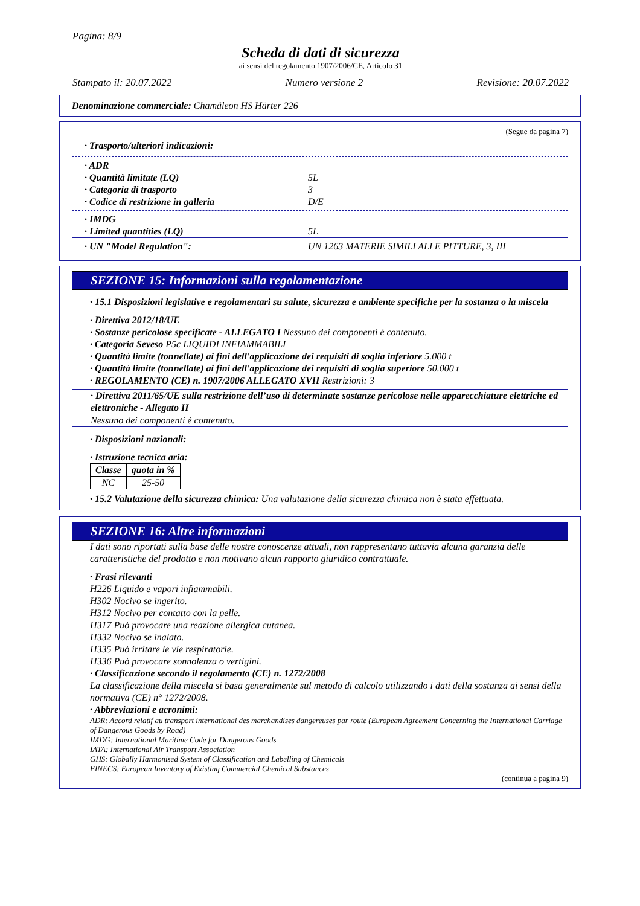Pagina: 8/9
Scheda di dati di sicurezza
ai sensi del regolamento 1907/2006/CE, Articolo 31
Stampato il: 20.07.2022 Numero versione 2 Revisione: 20.07.2022
Denominazione commerciale: Chamäleon HS Härter 226
(Segue da pagina 7)
· Trasporto/ulteriori indicazioni:
· ADR
· Quantità limitate (LQ) 5L
· Categoria di trasporto 3
· Codice di restrizione in galleria D/E
· IMDG
· Limited quantities (LQ) 5L
· UN "Model Regulation": UN 1263 MATERIE SIMILI ALLE PITTURE, 3, III
SEZIONE 15: Informazioni sulla regolamentazione
· 15.1 Disposizioni legislative e regolamentari su salute, sicurezza e ambiente specifiche per la sostanza o la miscela
· Direttiva 2012/18/UE
· Sostanze pericolose specificate - ALLEGATO I Nessuno dei componenti è contenuto.
· Categoria Seveso P5c LIQUIDI INFIAMMABILI
· Quantità limite (tonnellate) ai fini dell'applicazione dei requisiti di soglia inferiore 5.000 t
· Quantità limite (tonnellate) ai fini dell'applicazione dei requisiti di soglia superiore 50.000 t
· REGOLAMENTO (CE) n. 1907/2006 ALLEGATO XVII Restrizioni: 3
· Direttiva 2011/65/UE sulla restrizione dell’uso di determinate sostanze pericolose nelle apparecchiature elettriche ed elettroniche - Allegato II
Nessuno dei componenti è contenuto.
· Disposizioni nazionali:
· Istruzione tecnica aria:
| Classe | quota in % |
| --- | --- |
| NC | 25-50 |
· 15.2 Valutazione della sicurezza chimica: Una valutazione della sicurezza chimica non è stata effettuata.
SEZIONE 16: Altre informazioni
I dati sono riportati sulla base delle nostre conoscenze attuali, non rappresentano tuttavia alcuna garanzia delle caratteristiche del prodotto e non motivano alcun rapporto giuridico contrattuale.
· Frasi rilevanti
H226 Liquido e vapori infiammabili.
H302 Nocivo se ingerito.
H312 Nocivo per contatto con la pelle.
H317 Può provocare una reazione allergica cutanea.
H332 Nocivo se inalato.
H335 Può irritare le vie respiratorie.
H336 Può provocare sonnolenza o vertigini.
· Classificazione secondo il regolamento (CE) n. 1272/2008
La classificazione della miscela si basa generalmente sul metodo di calcolo utilizzando i dati della sostanza ai sensi della normativa (CE) n° 1272/2008.
· Abbreviazioni e acronimi:
ADR: Accord relatif au transport international des marchandises dangereuses par route (European Agreement Concerning the International Carriage of Dangerous Goods by Road)
IMDG: International Maritime Code for Dangerous Goods
IATA: International Air Transport Association
GHS: Globally Harmonised System of Classification and Labelling of Chemicals
EINECS: European Inventory of Existing Commercial Chemical Substances
(continua a pagina 9)